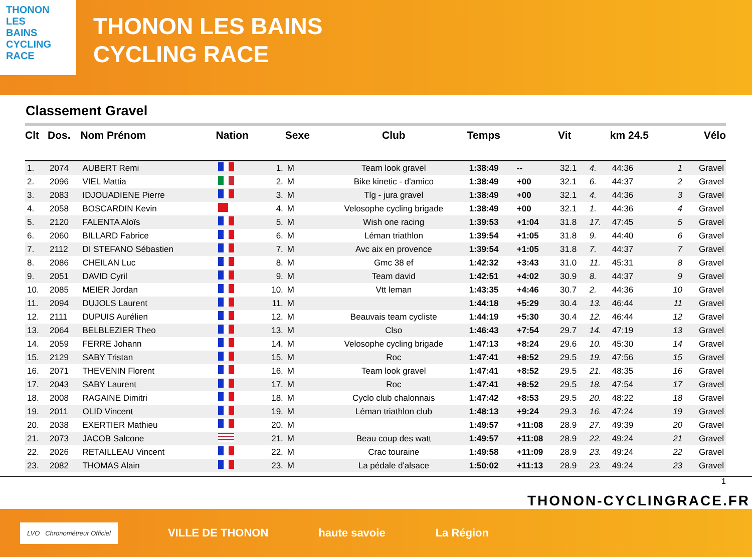THONON
LES
BAINS
CYCLING
RACE
THONON LES BAINS
CYCLING RACE
Classement Gravel
| Clt | Dos. | Nom Prénom | Nation | | Sexe | Club | Temps | | Vit | | km 24.5 | | Vélo |
| --- | --- | --- | --- | --- | --- | --- | --- | --- | --- | --- | --- | --- | --- |
| 1. | 2074 | AUBERT Remi | | 1. | M | Team look gravel | 1:38:49 | -- | 32.1 | 4. | 44:36 | 1 | Gravel |
| 2. | 2096 | VIEL Mattia | | 2. | M | Bike kinetic - d'amico | 1:38:49 | +00 | 32.1 | 6. | 44:37 | 2 | Gravel |
| 3. | 2083 | IDJOUADIENE Pierre | | 3. | M | Tlg - jura gravel | 1:38:49 | +00 | 32.1 | 4. | 44:36 | 3 | Gravel |
| 4. | 2058 | BOSCARDIN Kevin | | 4. | M | Velosophe cycling brigade | 1:38:49 | +00 | 32.1 | 1. | 44:36 | 4 | Gravel |
| 5. | 2120 | FALENTA Aloïs | | 5. | M | Wish one racing | 1:39:53 | +1:04 | 31.8 | 17. | 47:45 | 5 | Gravel |
| 6. | 2060 | BILLARD Fabrice | | 6. | M | Léman triathlon | 1:39:54 | +1:05 | 31.8 | 9. | 44:40 | 6 | Gravel |
| 7. | 2112 | DI STEFANO Sébastien | | 7. | M | Avc aix en provence | 1:39:54 | +1:05 | 31.8 | 7. | 44:37 | 7 | Gravel |
| 8. | 2086 | CHEILAN Luc | | 8. | M | Gmc 38 ef | 1:42:32 | +3:43 | 31.0 | 11. | 45:31 | 8 | Gravel |
| 9. | 2051 | DAVID Cyril | | 9. | M | Team david | 1:42:51 | +4:02 | 30.9 | 8. | 44:37 | 9 | Gravel |
| 10. | 2085 | MEIER Jordan | | 10. | M | Vtt leman | 1:43:35 | +4:46 | 30.7 | 2. | 44:36 | 10 | Gravel |
| 11. | 2094 | DUJOLS Laurent | | 11. | M | | 1:44:18 | +5:29 | 30.4 | 13. | 46:44 | 11 | Gravel |
| 12. | 2111 | DUPUIS Aurélien | | 12. | M | Beauvais team cycliste | 1:44:19 | +5:30 | 30.4 | 12. | 46:44 | 12 | Gravel |
| 13. | 2064 | BELBLEZIER Theo | | 13. | M | Clso | 1:46:43 | +7:54 | 29.7 | 14. | 47:19 | 13 | Gravel |
| 14. | 2059 | FERRE Johann | | 14. | M | Velosophe cycling brigade | 1:47:13 | +8:24 | 29.6 | 10. | 45:30 | 14 | Gravel |
| 15. | 2129 | SABY Tristan | | 15. | M | Roc | 1:47:41 | +8:52 | 29.5 | 19. | 47:56 | 15 | Gravel |
| 16. | 2071 | THEVENIN Florent | | 16. | M | Team look gravel | 1:47:41 | +8:52 | 29.5 | 21. | 48:35 | 16 | Gravel |
| 17. | 2043 | SABY Laurent | | 17. | M | Roc | 1:47:41 | +8:52 | 29.5 | 18. | 47:54 | 17 | Gravel |
| 18. | 2008 | RAGAINE Dimitri | | 18. | M | Cyclo club chalonnais | 1:47:42 | +8:53 | 29.5 | 20. | 48:22 | 18 | Gravel |
| 19. | 2011 | OLID Vincent | | 19. | M | Léman triathlon club | 1:48:13 | +9:24 | 29.3 | 16. | 47:24 | 19 | Gravel |
| 20. | 2038 | EXERTIER Mathieu | | 20. | M | | 1:49:57 | +11:08 | 28.9 | 27. | 49:39 | 20 | Gravel |
| 21. | 2073 | JACOB Salcone | | 21. | M | Beau coup des watt | 1:49:57 | +11:08 | 28.9 | 22. | 49:24 | 21 | Gravel |
| 22. | 2026 | RETAILLEAU Vincent | | 22. | M | Crac touraine | 1:49:58 | +11:09 | 28.9 | 23. | 49:24 | 22 | Gravel |
| 23. | 2082 | THOMAS Alain | | 23. | M | La pédale d'alsace | 1:50:02 | +11:13 | 28.9 | 23. | 49:24 | 23 | Gravel |
1
THONON-CYCLINGRACE.FR
LVO Chronométreur Officiel
VILLE DE THONON haute savoie La Région